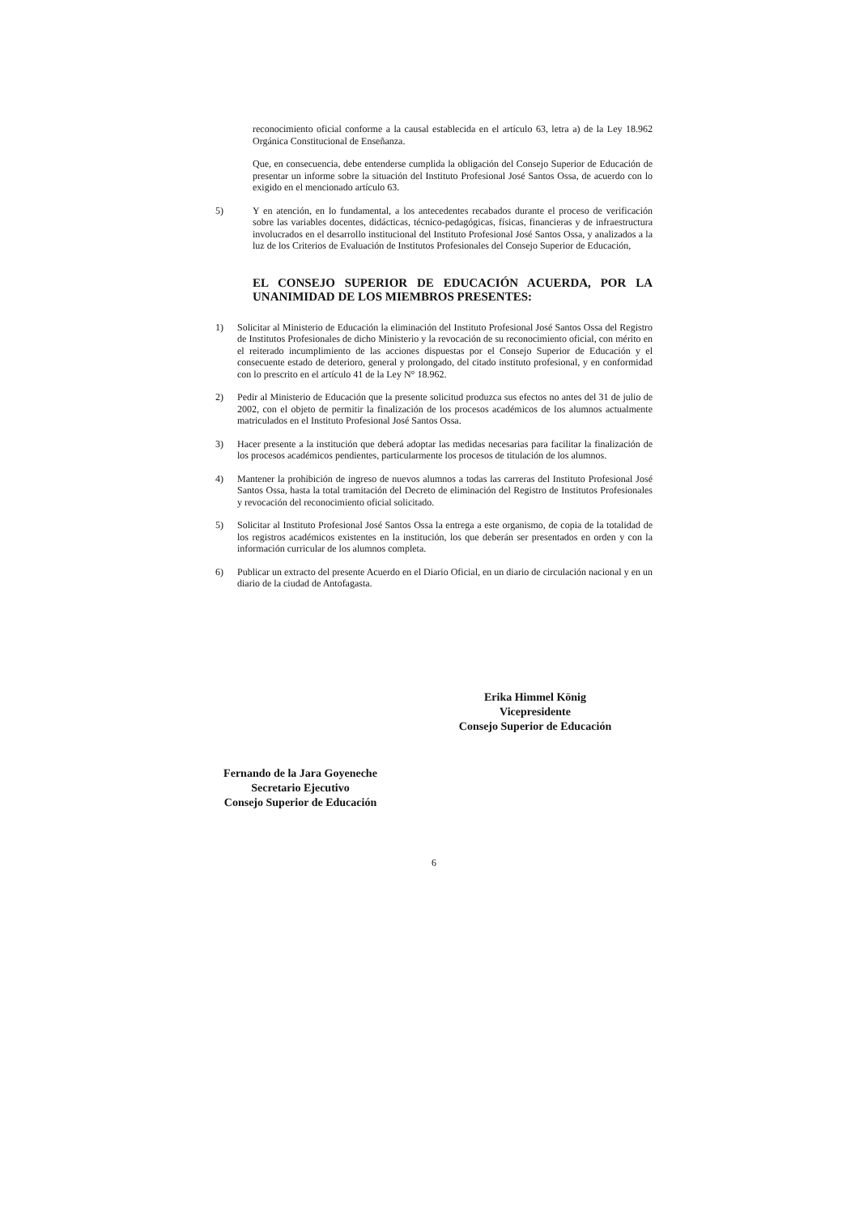reconocimiento oficial conforme a la causal establecida en el artículo 63, letra a) de la Ley 18.962 Orgánica Constitucional de Enseñanza.
Que, en consecuencia, debe entenderse cumplida la obligación del Consejo Superior de Educación de presentar un informe sobre la situación del Instituto Profesional José Santos Ossa, de acuerdo con lo exigido en el mencionado artículo 63.
5) Y en atención, en lo fundamental, a los antecedentes recabados durante el proceso de verificación sobre las variables docentes, didácticas, técnico-pedagógicas, físicas, financieras y de infraestructura involucrados en el desarrollo institucional del Instituto Profesional José Santos Ossa, y analizados a la luz de los Criterios de Evaluación de Institutos Profesionales del Consejo Superior de Educación,
EL CONSEJO SUPERIOR DE EDUCACIÓN ACUERDA, POR LA UNANIMIDAD DE LOS MIEMBROS PRESENTES:
1) Solicitar al Ministerio de Educación la eliminación del Instituto Profesional José Santos Ossa del Registro de Institutos Profesionales de dicho Ministerio y la revocación de su reconocimiento oficial, con mérito en el reiterado incumplimiento de las acciones dispuestas por el Consejo Superior de Educación y el consecuente estado de deterioro, general y prolongado, del citado instituto profesional, y en conformidad con lo prescrito en el artículo 41 de la Ley N° 18.962.
2) Pedir al Ministerio de Educación que la presente solicitud produzca sus efectos no antes del 31 de julio de 2002, con el objeto de permitir la finalización de los procesos académicos de los alumnos actualmente matriculados en el Instituto Profesional José Santos Ossa.
3) Hacer presente a la institución que deberá adoptar las medidas necesarias para facilitar la finalización de los procesos académicos pendientes, particularmente los procesos de titulación de los alumnos.
4) Mantener la prohibición de ingreso de nuevos alumnos a todas las carreras del Instituto Profesional José Santos Ossa, hasta la total tramitación del Decreto de eliminación del Registro de Institutos Profesionales y revocación del reconocimiento oficial solicitado.
5) Solicitar al Instituto Profesional José Santos Ossa la entrega a este organismo, de copia de la totalidad de los registros académicos existentes en la institución, los que deberán ser presentados en orden y con la información curricular de los alumnos completa.
6) Publicar un extracto del presente Acuerdo en el Diario Oficial, en un diario de circulación nacional y en un diario de la ciudad de Antofagasta.
Erika Himmel König
Vicepresidente
Consejo Superior de Educación
Fernando de la Jara Goyeneche
Secretario Ejecutivo
Consejo Superior de Educación
6